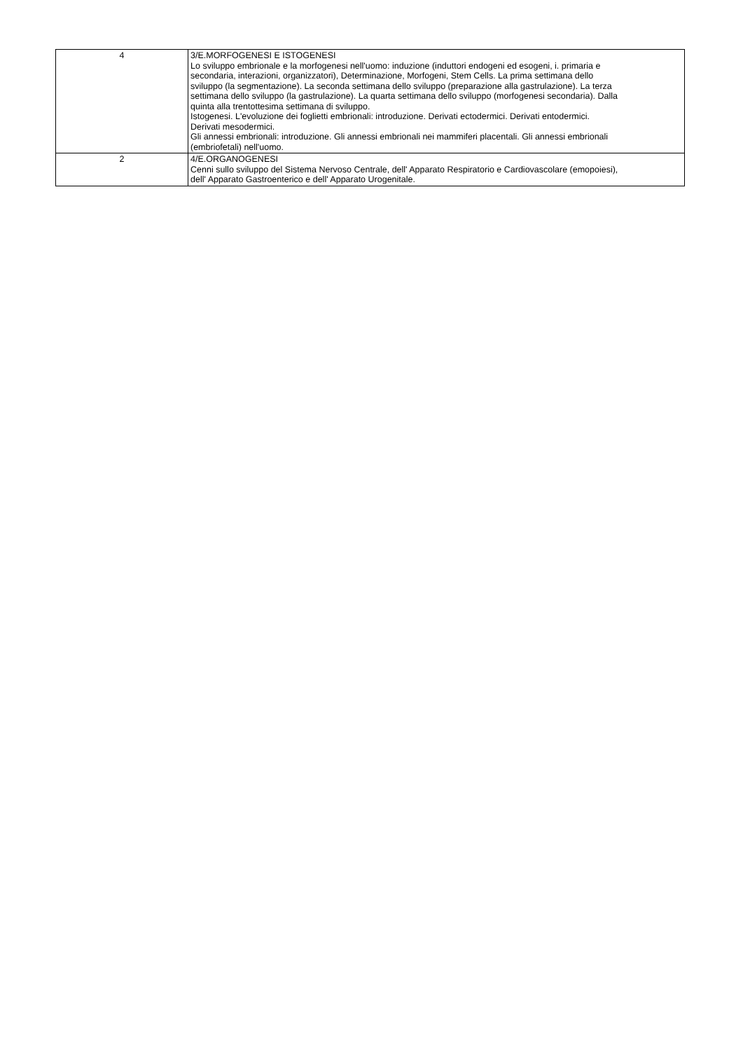| 4 | 3/E.MORFOGENESI E ISTOGENESI Lo sviluppo embrionale e la morfogenesi nell'uomo: induzione (induttori endogeni ed esogeni, i. primaria e secondaria, interazioni, organizzatori), Determinazione, Morfogeni, Stem Cells. La prima settimana dello sviluppo (la segmentazione). La seconda settimana dello sviluppo (preparazione alla gastrulazione). La terza settimana dello sviluppo (la gastrulazione). La quarta settimana dello sviluppo (morfogenesi secondaria). Dalla quinta alla trentottesima settimana di sviluppo. Istogenesi. L'evoluzione dei foglietti embrionali: introduzione. Derivati ectodermici. Derivati entodermici. Derivati mesodermici. Gli annessi embrionali: introduzione. Gli annessi embrionali nei mammiferi placentali. Gli annessi embrionali (embriofetali) nell'uomo. |
| 2 | 4/E.ORGANOGENESI Cenni sullo sviluppo del Sistema Nervoso Centrale, dell' Apparato Respiratorio e Cardiovascolare (emopoiesi), dell' Apparato Gastroenterico e dell' Apparato Urogenitale. |